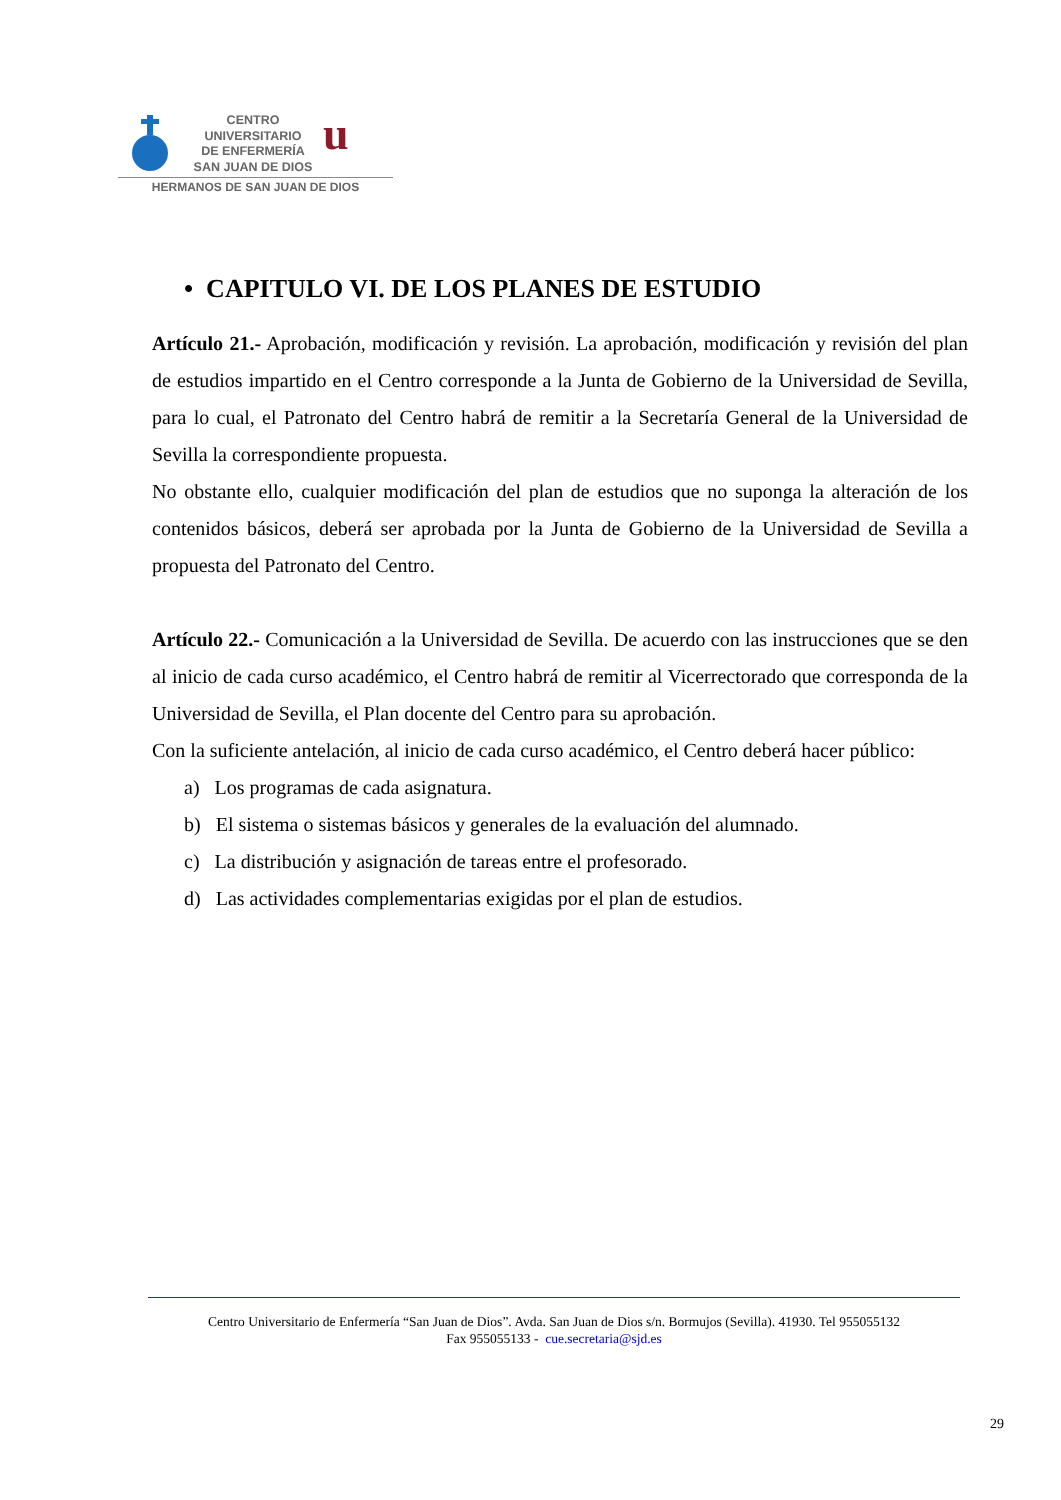CENTRO
UNIVERSITARIO
DE ENFERMERÍA
SAN JUAN DE DIOS
u
HERMANOS DE SAN JUAN DE DIOS
• CAPITULO VI. DE LOS PLANES DE ESTUDIO
Artículo 21.- Aprobación, modificación y revisión. La aprobación, modificación y revisión del plan de estudios impartido en el Centro corresponde a la Junta de Gobierno de la Universidad de Sevilla, para lo cual, el Patronato del Centro habrá de remitir a la Secretaría General de la Universidad de Sevilla la correspondiente propuesta.
No obstante ello, cualquier modificación del plan de estudios que no suponga la alteración de los contenidos básicos, deberá ser aprobada por la Junta de Gobierno de la Universidad de Sevilla a propuesta del Patronato del Centro.
Artículo 22.- Comunicación a la Universidad de Sevilla. De acuerdo con las instrucciones que se den al inicio de cada curso académico, el Centro habrá de remitir al Vicerrectorado que corresponda de la Universidad de Sevilla, el Plan docente del Centro para su aprobación.
Con la suficiente antelación, al inicio de cada curso académico, el Centro deberá hacer público:
a) Los programas de cada asignatura.
b) El sistema o sistemas básicos y generales de la evaluación del alumnado.
c) La distribución y asignación de tareas entre el profesorado.
d) Las actividades complementarias exigidas por el plan de estudios.
Centro Universitario de Enfermería “San Juan de Dios”. Avda. San Juan de Dios s/n. Bormujos (Sevilla). 41930. Tel 955055132
Fax 955055133 - cue.secretaria@sjd.es
29